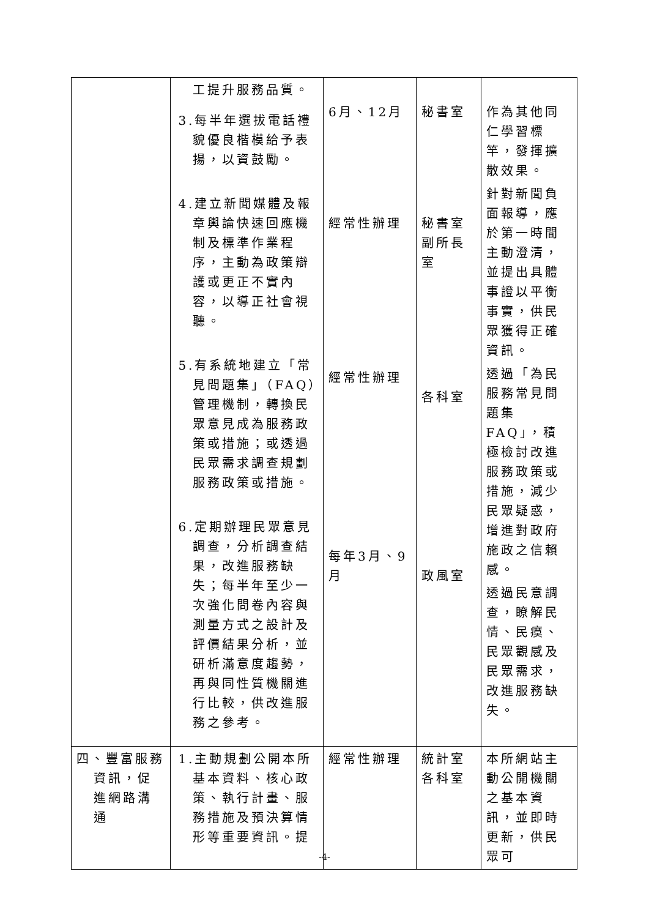| | 工提升服務品質。 3.每半年選拔電話禮貌優良楷模給予表揚，以資鼓勵。 4.建立新聞媒體及報章輿論快速回應機制及標準作業程序，主動為政策辯護或更正不實內容，以導正社會視聽。 5.有系統地建立「常見問題集」（FAQ）管理機制，轉換民眾意見成為服務政策或措施；或透過民眾需求調查規劃服務政策或措施。 6.定期辦理民眾意見調查，分析調查結果，改進服務缺失；每半年至少一次強化問卷內容與測量方式之設計及評價結果分析，並研析滿意度趨勢，再與同性質機關進行比較，供改進服務之參考。 | 6月、12月 經常性辦理 經常性辦理 每年3月、9月 | 秘書室 秘書室 副所長室 各科室 政風室 | 作為其他同仁學習標竿，發揮擴散效果。 針對新聞負面報導，應於第一時間主動澄清，並提出具體事證以平衡事實，供民眾獲得正確資訊。 透過「為民服務常見問題集 FAQ」，積極檢討改進服務政策或措施，減少民眾疑惑，增進對政府施政之信賴感。 透過民意調查，瞭解民情、民瘼、民眾觀感及民眾需求，改進服務缺失。 |
| 四、豐富服務資訊，促進網路溝通 | 1.主動規劃公開本所基本資料、核心政策、執行計畫、服務措施及預決算情形等重要資訊。提 | 經常性辦理 | 統計室 各科室 | 本所網站主動公開機關之基本資訊，並即時更新，供民眾可 |
-4-